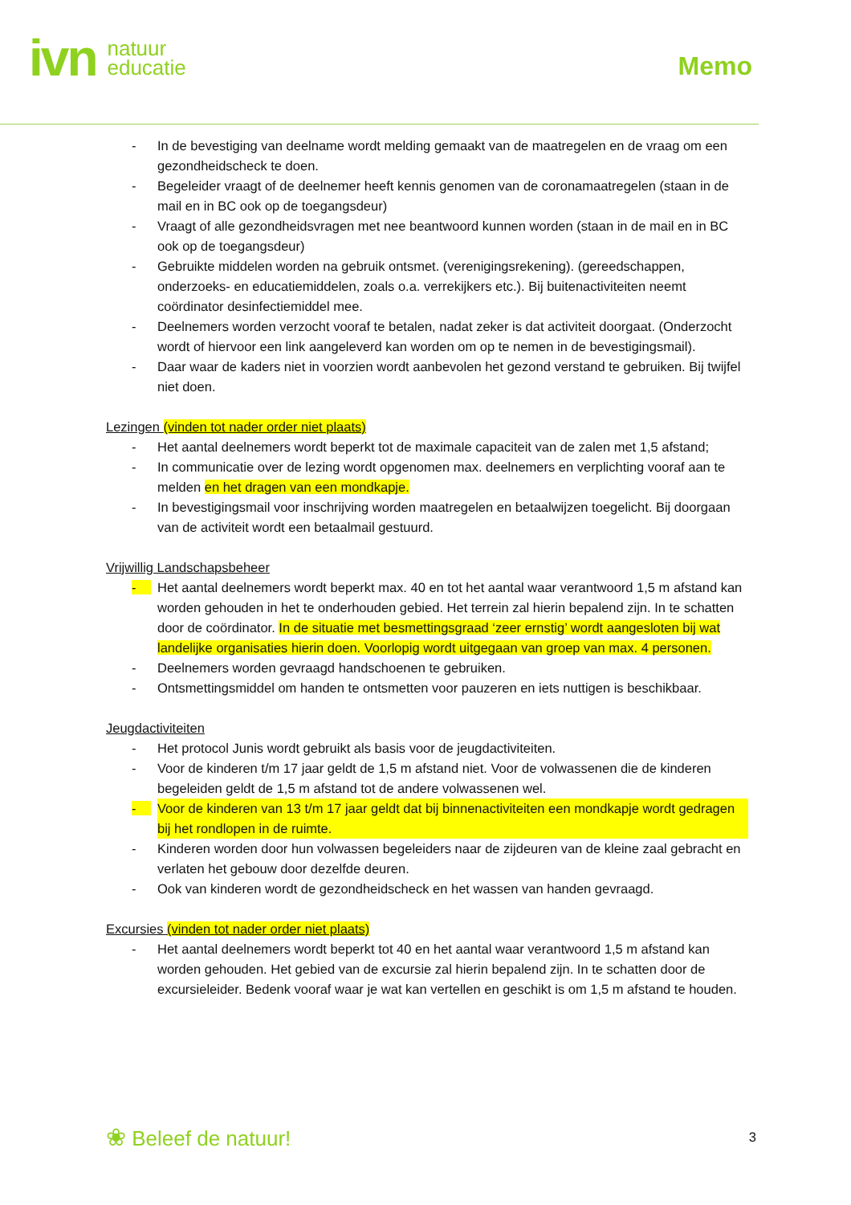ivn natuur
educatie
Memo
- In de bevestiging van deelname wordt melding gemaakt van de maatregelen en de vraag om een gezondheidscheck te doen.
- Begeleider vraagt of de deelnemer heeft kennis genomen van de coronamaatregelen (staan in de mail en in BC ook op de toegangsdeur)
- Vraagt of alle gezondheidsvragen met nee beantwoord kunnen worden (staan in de mail en in BC ook op de toegangsdeur)
- Gebruikte middelen worden na gebruik ontsmet. (verenigingsrekening). (gereedschappen, onderzoeks- en educatiemiddelen, zoals o.a. verrekijkers etc.). Bij buitenactiviteiten neemt coördinator desinfectiemiddel mee.
- Deelnemers worden verzocht vooraf te betalen, nadat zeker is dat activiteit doorgaat. (Onderzocht wordt of hiervoor een link aangeleverd kan worden om op te nemen in de bevestigingsmail).
- Daar waar de kaders niet in voorzien wordt aanbevolen het gezond verstand te gebruiken. Bij twijfel niet doen.
Lezingen (vinden tot nader order niet plaats)
- Het aantal deelnemers wordt beperkt tot de maximale capaciteit van de zalen met 1,5 afstand;
- In communicatie over de lezing wordt opgenomen max. deelnemers en verplichting vooraf aan te melden en het dragen van een mondkapje.
- In bevestigingsmail voor inschrijving worden maatregelen en betaalwijzen toegelicht. Bij doorgaan van de activiteit wordt een betaalmail gestuurd.
Vrijwillig Landschapsbeheer
- Het aantal deelnemers wordt beperkt max. 40 en tot het aantal waar verantwoord 1,5 m afstand kan worden gehouden in het te onderhouden gebied. Het terrein zal hierin bepalend zijn. In te schatten door de coördinator. In de situatie met besmettingsgraad ‘zeer ernstig’ wordt aangesloten bij wat landelijke organisaties hierin doen. Voorlopig wordt uitgegaan van groep van max. 4 personen.
- Deelnemers worden gevraagd handschoenen te gebruiken.
- Ontsmettingsmiddel om handen te ontsmetten voor pauzeren en iets nuttigen is beschikbaar.
Jeugdactiviteiten
- Het protocol Junis wordt gebruikt als basis voor de jeugdactiviteiten.
- Voor de kinderen t/m 17 jaar geldt de 1,5 m afstand niet. Voor de volwassenen die de kinderen begeleiden geldt de 1,5 m afstand tot de andere volwassenen wel.
- Voor de kinderen van 13 t/m 17 jaar geldt dat bij binnenactiviteiten een mondkapje wordt gedragen bij het rondlopen in de ruimte.
- Kinderen worden door hun volwassen begeleiders naar de zijdeuren van de kleine zaal gebracht en verlaten het gebouw door dezelfde deuren.
- Ook van kinderen wordt de gezondheidscheck en het wassen van handen gevraagd.
Excursies (vinden tot nader order niet plaats)
- Het aantal deelnemers wordt beperkt tot 40 en het aantal waar verantwoord 1,5 m afstand kan worden gehouden. Het gebied van de excursie zal hierin bepalend zijn. In te schatten door de excursieleider. Bedenk vooraf waar je wat kan vertellen en geschikt is om 1,5 m afstand te houden.
❀ Beleef de natuur! 3